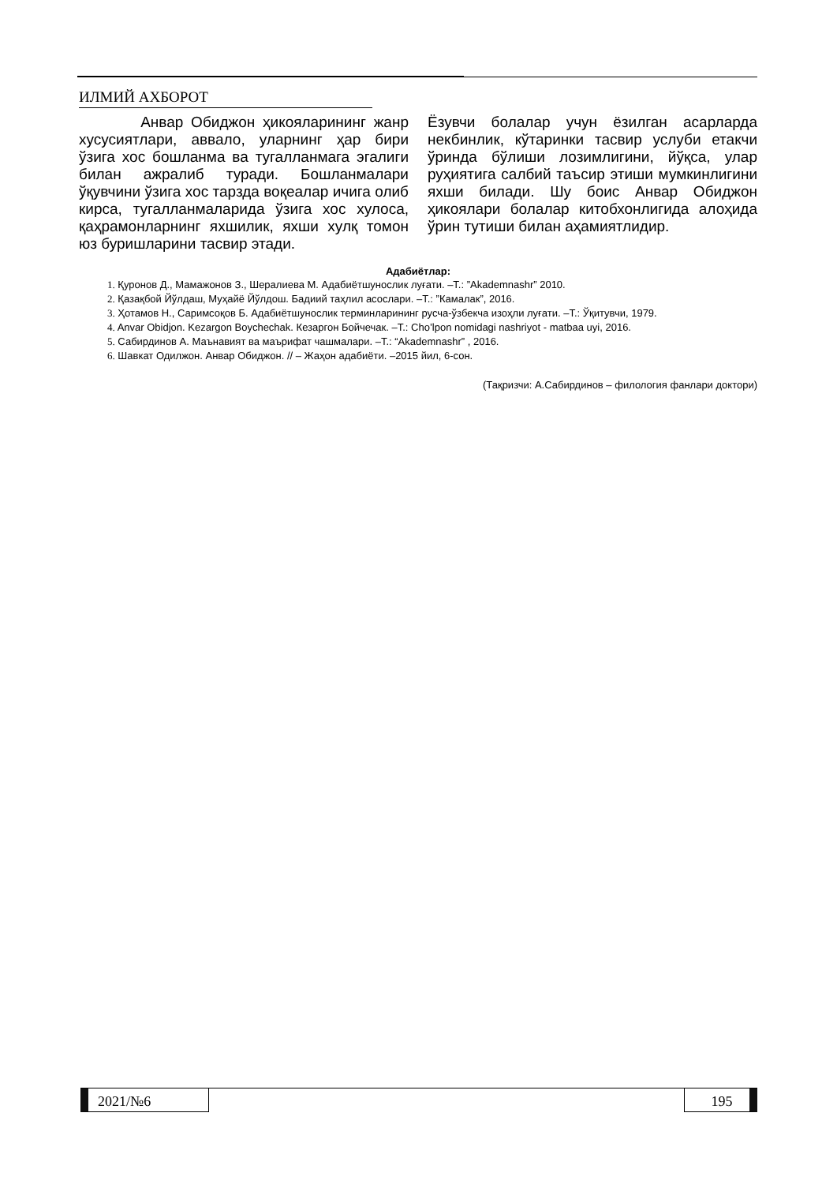ИЛМИЙ АХБОРОТ
Анвар Обиджон ҳикояларининг жанр хусусиятлари, аввало, уларнинг ҳар бири ўзига хос бошланма ва тугалланмага эгалиги билан ажралиб туради. Бошланмалари ўқувчини ўзига хос тарзда воқеалар ичига олиб кирса, тугалланмаларида ўзига хос хулоса, қаҳрамонларнинг яхшилик, яхши хулқ томон юз буришларини тасвир этади.
Ёзувчи болалар учун ёзилган асарларда некбинлик, кўтаринки тасвир услуби етакчи ўринда бўлиши лозимлигини, йўқса, улар руҳиятига салбий таъсир этиши мумкинлигини яхши билади. Шу боис Анвар Обиджон ҳикоялари болалар китобхонлигида алоҳида ўрин тутиши билан аҳамиятлидир.
Адабиётлар:
1. Қуронов Д., Мамажонов З., Шералиева М. Адабиётшунослик луғати. –Т.: ”Akademnashr” 2010.
2. Қазақбой Йўлдаш, Муҳайё Йўлдош. Бадиий таҳлил асослари. –Т.: ”Камалак”, 2016.
3. Ҳотамов Н., Саримсоқов Б. Адабиётшунослик терминларининг русча-ўзбекча изоҳли луғати. –Т.: Ўқитувчи, 1979.
4. Anvar Obidjon. Kezargon Boychechak. Кезаргон Бойчечак. –Т.: Cho’lpon nomidagi nashriyot - matbaa uyi, 2016.
5. Сабирдинов А. Маънавият ва маърифат чашмалари. –Т.: “Akademnashr” , 2016.
6. Шавкат Одилжон. Анвар Обиджон. // – Жаҳон адабиёти. –2015 йил, 6-сон.
(Тақризчи: А.Сабирдинов – филология фанлари доктори)
2021/№6 195